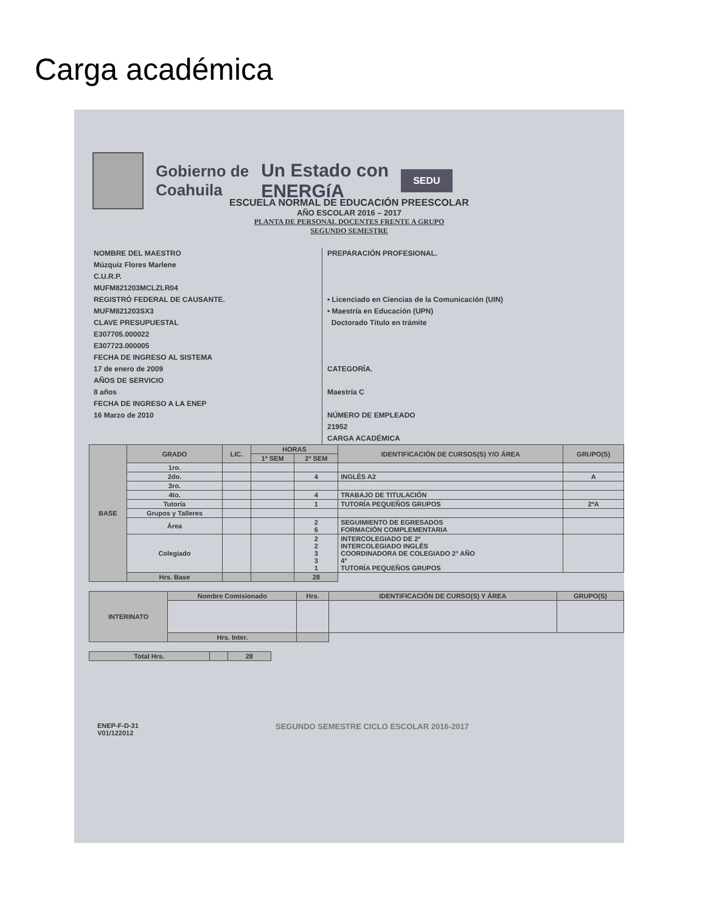Carga académica
Gobierno de
Coahuila
Un Estado con
ENERGíA
SEDU
ESCUELA NORMAL DE EDUCACIÓN PREESCOLAR
AÑO ESCOLAR 2016 – 2017
PLANTA DE PERSONAL DOCENTES FRENTE A GRUPO
SEGUNDO SEMESTRE
NOMBRE DEL MAESTRO
Múzquiz Flores Marlene
C.U.R.P.
MUFM821203MCLZLR04
REGISTRÓ FEDERAL DE CAUSANTE.
MUFM821203SX3
CLAVE PRESUPUESTAL
E307705.000022
E307723.000005
FECHA DE INGRESO AL SISTEMA
17 de enero de 2009
AÑOS DE SERVICIO
8 años
FECHA DE INGRESO A LA ENEP
16 Marzo de 2010
PREPARACIÓN PROFESIONAL.
• Licenciado en Ciencias de la Comunicación (UIN)
• Maestría en Educación (UPN)
Doctorado Título en trámite
CATEGORÍA.
Maestría C
NÚMERO DE EMPLEADO
21952
CARGA ACADÉMICA
| BASE | GRADO | LIC. | HORAS | | IDENTIFICACIÓN DE CURSOS(S) Y/O ÁREA | GRUPO(S) |
| --- | --- | --- | --- | --- | --- | --- |
| | | | 1º SEM | 2º SEM | | |
| | 1ro. | | | | | |
| | 2do. | | | 4 | INGLÉS A2 | A |
| | 3ro. | | | | | |
| | 4to. | | | 4 | TRABAJO DE TITULACIÓN | |
| | Tutoría | | | 1 | TUTORÍA PEQUEÑOS GRUPOS | 2ºA |
| | Grupos y Talleres | | | | | |
| | Área | | | 2 6 | SEGUIMIENTO DE EGRESADOS FORMACIÓN COMPLEMENTARIA | |
| | Colegiado | | | 2 2 3 3 1 | INTERCOLEGIADO DE 2º INTERCOLEGIADO INGLÉS COORDINADORA DE COLEGIADO 2° AÑO 4° TUTORÍA PEQUEÑOS GRUPOS | |
| | Hrs. Base | | | 28 | | |
| INTERINATO | Nombre Comisionado | Hrs. | IDENTIFICACIÓN DE CURSO(S) Y ÁREA | GRUPO(S) |
| --- | --- | --- | --- | --- |
| | Hrs. Inter. | | | |
| Total Hrs. | | 28 |
ENEP-F-D-31
V01/122012
SEGUNDO SEMESTRE CICLO ESCOLAR 2016-2017